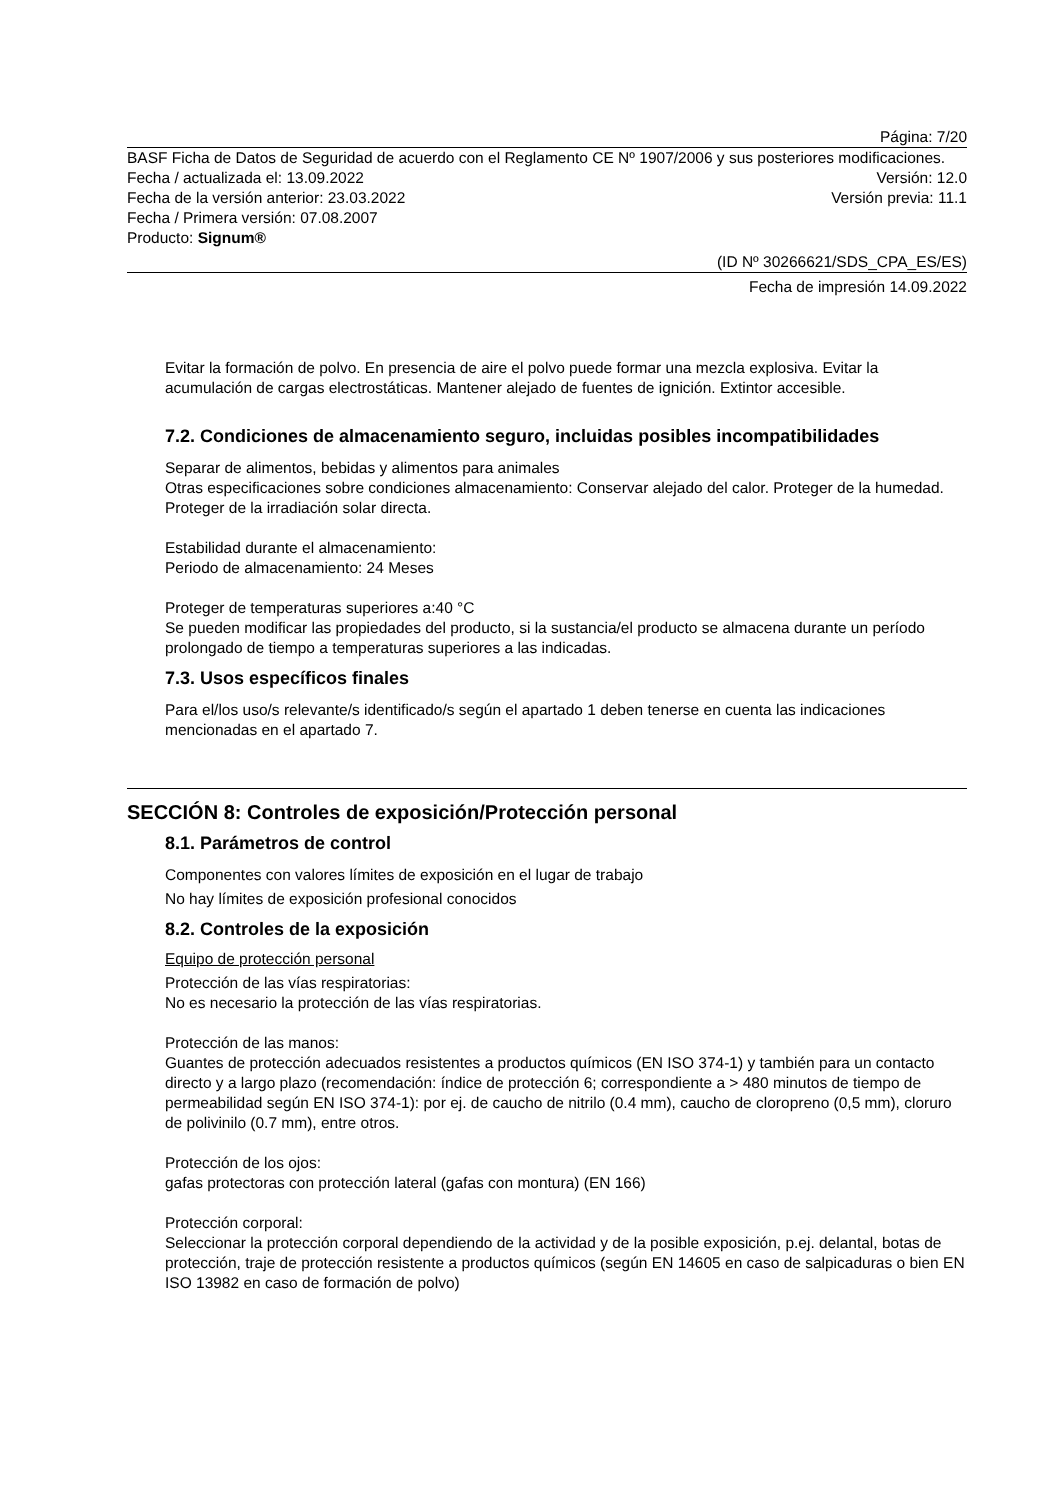Página: 7/20
BASF Ficha de Datos de Seguridad de acuerdo con el Reglamento CE Nº 1907/2006 y sus posteriores modificaciones.
Fecha / actualizada el: 13.09.2022 Versión: 12.0
Fecha de la versión anterior: 23.03.2022 Versión previa: 11.1
Fecha / Primera versión: 07.08.2007
Producto: Signum®
(ID Nº 30266621/SDS_CPA_ES/ES)
Fecha de impresión 14.09.2022
Evitar la formación de polvo. En presencia de aire el polvo puede formar una mezcla explosiva. Evitar la acumulación de cargas electrostáticas. Mantener alejado de fuentes de ignición. Extintor accesible.
7.2. Condiciones de almacenamiento seguro, incluidas posibles incompatibilidades
Separar de alimentos, bebidas y alimentos para animales
Otras especificaciones sobre condiciones almacenamiento: Conservar alejado del calor. Proteger de la humedad. Proteger de la irradiación solar directa.
Estabilidad durante el almacenamiento:
Periodo de almacenamiento: 24 Meses
Proteger de temperaturas superiores a:40 °C
Se pueden modificar las propiedades del producto, si la sustancia/el producto se almacena durante un período prolongado de tiempo a temperaturas superiores a las indicadas.
7.3. Usos específicos finales
Para el/los uso/s relevante/s identificado/s según el apartado 1 deben tenerse en cuenta las indicaciones mencionadas en el apartado 7.
SECCIÓN 8: Controles de exposición/Protección personal
8.1. Parámetros de control
Componentes con valores límites de exposición en el lugar de trabajo
No hay límites de exposición profesional conocidos
8.2. Controles de la exposición
Equipo de protección personal
Protección de las vías respiratorias:
No es necesario la protección de las vías respiratorias.
Protección de las manos:
Guantes de protección adecuados resistentes a productos químicos (EN ISO 374-1) y también para un contacto directo y a largo plazo (recomendación: índice de protección 6; correspondiente a > 480 minutos de tiempo de permeabilidad según EN ISO 374-1): por ej. de caucho de nitrilo (0.4 mm), caucho de cloropreno (0,5 mm), cloruro de polivinilo (0.7 mm), entre otros.
Protección de los ojos:
gafas protectoras con protección lateral (gafas con montura) (EN 166)
Protección corporal:
Seleccionar la protección corporal dependiendo de la actividad y de la posible exposición, p.ej. delantal, botas de protección, traje de protección resistente a productos químicos (según EN 14605 en caso de salpicaduras o bien EN ISO 13982 en caso de formación de polvo)